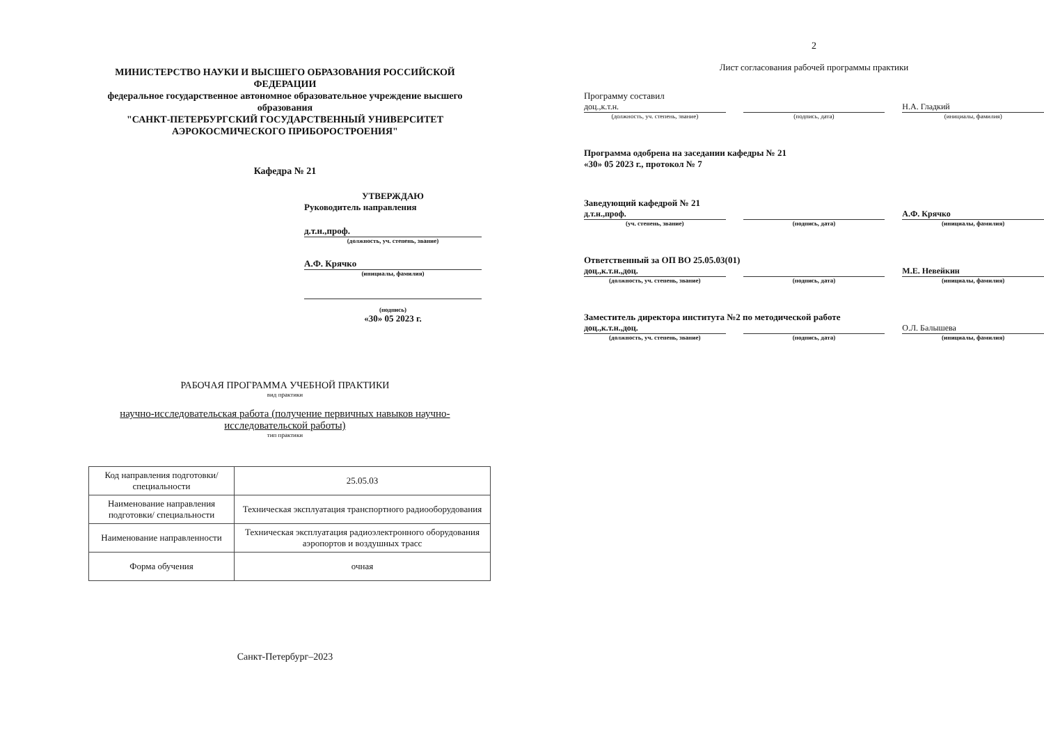МИНИСТЕРСТВО НАУКИ И ВЫСШЕГО ОБРАЗОВАНИЯ РОССИЙСКОЙ
ФЕДЕРАЦИИ
федеральное государственное автономное образовательное учреждение высшего
образования
"САНКТ-ПЕТЕРБУРГСКИЙ ГОСУДАРСТВЕННЫЙ УНИВЕРСИТЕТ
АЭРОКОСМИЧЕСКОГО ПРИБОРОСТРОЕНИЯ"
Кафедра № 21
УТВЕРЖДАЮ
Руководитель направления
д.т.н.,проф.
(должность, уч. степень, звание)
А.Ф. Крячко
(инициалы, фамилия)
(подпись)
«30» 05 2023 г.
РАБОЧАЯ ПРОГРАММА УЧЕБНОЙ ПРАКТИКИ
вид практики
научно-исследовательская работа (получение первичных навыков научно-
исследовательской работы)
тип практики
| Код направления подготовки/ специальности | 25.05.03 |
| Наименование направления подготовки/ специальности | Техническая эксплуатация транспортного радиооборудования |
| Наименование направленности | Техническая эксплуатация радиоэлектронного оборудования аэропортов и воздушных трасс |
| Форма обучения | очная |
Санкт-Петербург–2023
2
Лист согласования рабочей программы практики
Программу составил
доц.,к.т.н.
(должность, уч. степень, звание)
(подпись, дата)
Н.А. Гладкий
(инициалы, фамилия)
Программа одобрена на заседании кафедры № 21
«30» 05 2023 г., протокол № 7
Заведующий кафедрой № 21
д.т.н.,проф.
(уч. степень, звание)
(подпись, дата)
А.Ф. Крячко
(инициалы, фамилия)
Ответственный за ОП ВО 25.05.03(01)
доц.,к.т.н.,доц.
(должность, уч. степень, звание)
(подпись, дата)
М.Е. Невейкин
(инициалы, фамилия)
Заместитель директора института №2 по методической работе
доц.,к.т.н.,доц.
(должность, уч. степень, звание)
(подпись, дата)
О.Л. Балышева
(инициалы, фамилия)